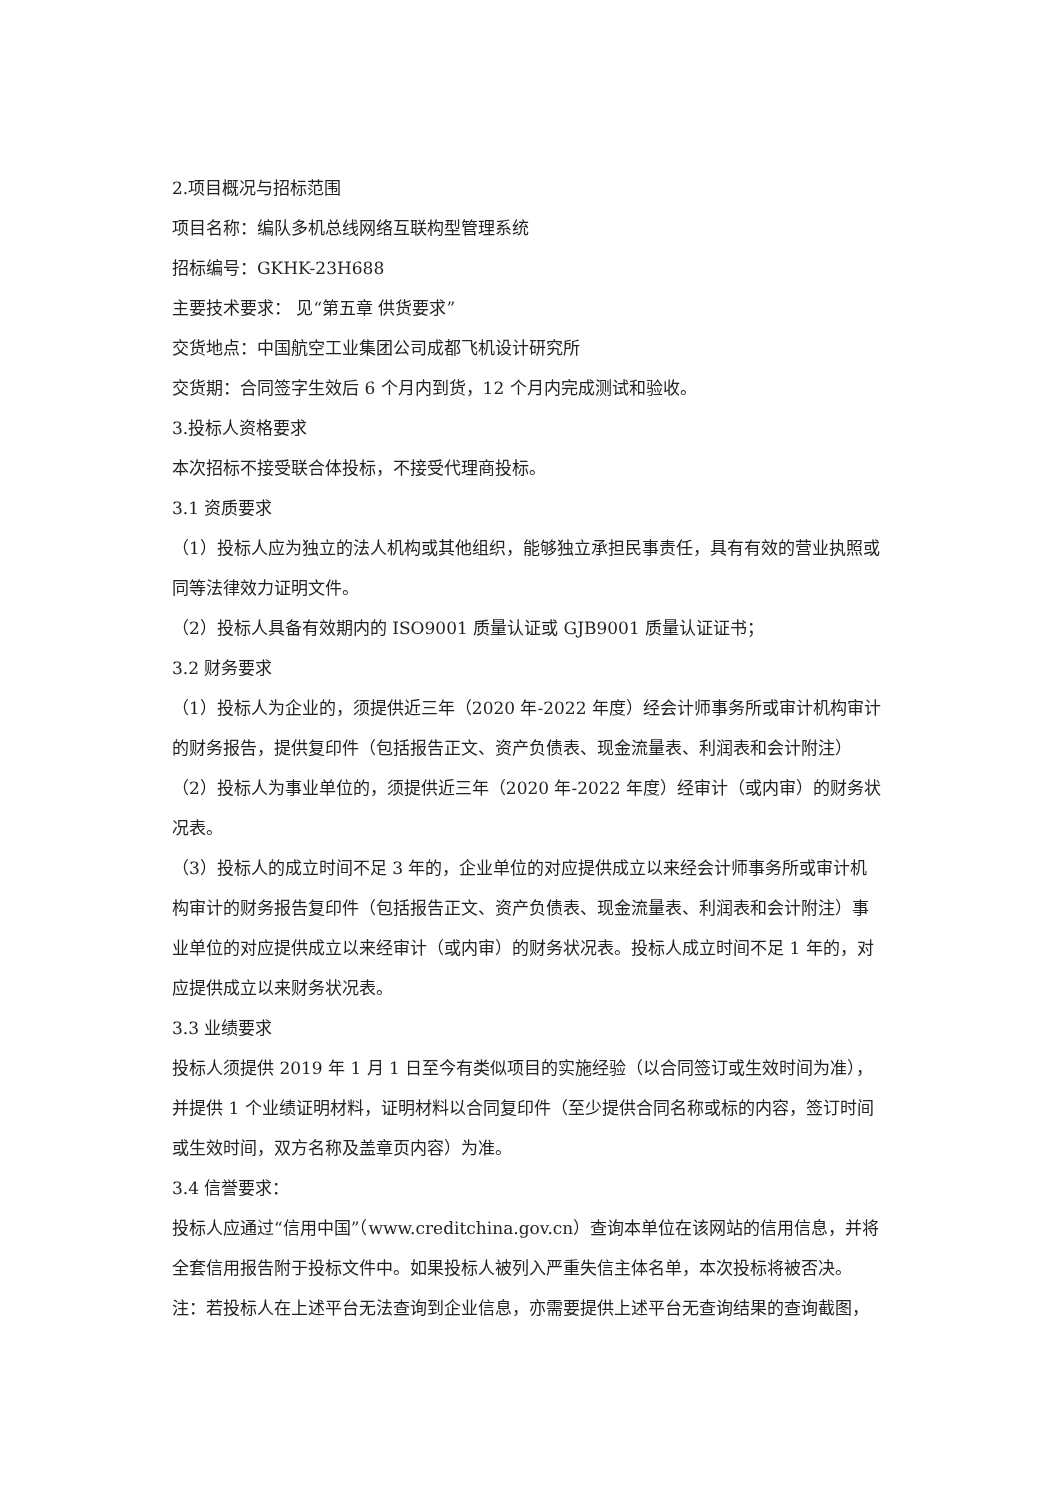2.项目概况与招标范围
项目名称：编队多机总线网络互联构型管理系统
招标编号：GKHK-23H688
主要技术要求： 见“第五章 供货要求”
交货地点：中国航空工业集团公司成都飞机设计研究所
交货期：合同签字生效后 6 个月内到货，12 个月内完成测试和验收。
3.投标人资格要求
本次招标不接受联合体投标，不接受代理商投标。
3.1 资质要求
（1）投标人应为独立的法人机构或其他组织，能够独立承担民事责任，具有有效的营业执照或同等法律效力证明文件。
（2）投标人具备有效期内的 ISO9001 质量认证或 GJB9001 质量认证证书；
3.2 财务要求
（1）投标人为企业的，须提供近三年（2020 年-2022 年度）经会计师事务所或审计机构审计的财务报告，提供复印件（包括报告正文、资产负债表、现金流量表、利润表和会计附注）
（2）投标人为事业单位的，须提供近三年（2020 年-2022 年度）经审计（或内审）的财务状况表。
（3）投标人的成立时间不足 3 年的，企业单位的对应提供成立以来经会计师事务所或审计机构审计的财务报告复印件（包括报告正文、资产负债表、现金流量表、利润表和会计附注）事业单位的对应提供成立以来经审计（或内审）的财务状况表。投标人成立时间不足 1 年的，对应提供成立以来财务状况表。
3.3 业绩要求
投标人须提供 2019 年 1 月 1 日至今有类似项目的实施经验（以合同签订或生效时间为准），并提供 1 个业绩证明材料，证明材料以合同复印件（至少提供合同名称或标的内容，签订时间或生效时间，双方名称及盖章页内容）为准。
3.4 信誉要求：
投标人应通过“信用中国”（www.creditchina.gov.cn）查询本单位在该网站的信用信息，并将全套信用报告附于投标文件中。如果投标人被列入严重失信主体名单，本次投标将被否决。
注：若投标人在上述平台无法查询到企业信息，亦需要提供上述平台无查询结果的查询截图，